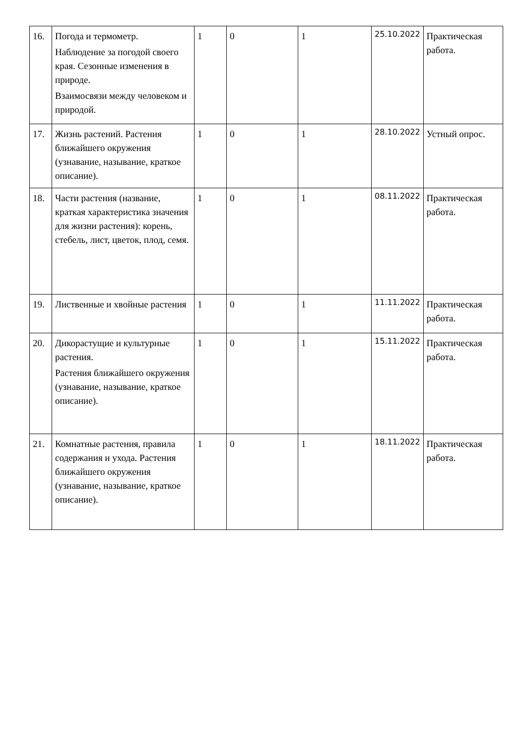| 16. | Погода и термометр. Наблюдение за погодой своего края. Сезонные изменения в природе. Взаимосвязи между человеком и природой. | 1 | 0 | 1 | 25.10.2022 | Практическая работа. |
| 17. | Жизнь растений. Растения ближайшего окружения (узнавание, называние, краткое описание). | 1 | 0 | 1 | 28.10.2022 | Устный опрос. |
| 18. | Части растения (название, краткая характеристика значения для жизни растения): корень, стебель, лист, цветок, плод, семя. | 1 | 0 | 1 | 08.11.2022 | Практическая работа. |
| 19. | Лиственные и хвойные растения | 1 | 0 | 1 | 11.11.2022 | Практическая работа. |
| 20. | Дикорастущие и культурные растения. Растения ближайшего окружения (узнавание, называние, краткое описание). | 1 | 0 | 1 | 15.11.2022 | Практическая работа. |
| 21. | Комнатные растения, правила содержания и ухода. Растения ближайшего окружения (узнавание, называние, краткое описание). | 1 | 0 | 1 | 18.11.2022 | Практическая работа. |